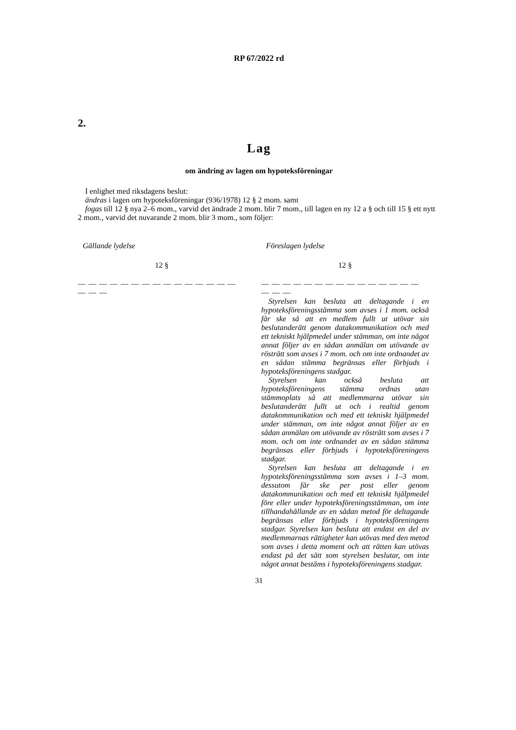RP 67/2022 rd
2.
Lag
om ändring av lagen om hypoteksföreningar
I enlighet med riksdagens beslut:
ändras i lagen om hypoteksföreningar (936/1978) 12 § 2 mom. samt
fogas till 12 § nya 2–6 mom., varvid det ändrade 2 mom. blir 7 mom., till lagen en ny 12 a § och till 15 § ett nytt 2 mom., varvid det nuvarande 2 mom. blir 3 mom., som följer:
Gällande lydelse
12 §
— — — — — — — — — — — — — — — — — —
Föreslagen lydelse
12 §
— — — — — — — — — — — — — — — — — —
Styrelsen kan besluta att deltagande i en hypoteksföreningsstämma som avses i 1 mom. också får ske så att en medlem fullt ut utövar sin beslutanderätt genom datakommunikation och med ett tekniskt hjälpmedel under stämman, om inte något annat följer av en sådan anmälan om utövande av rösträtt som avses i 7 mom. och om inte ordnandet av en sådan stämma begränsas eller förbjuds i hypoteksföreningens stadgar.
Styrelsen kan också besluta att hypoteksföreningens stämma ordnas utan stämmoplats så att medlemmarna utövar sin beslutanderätt fullt ut och i realtid genom datakommunikation och med ett tekniskt hjälpmedel under stämman, om inte något annat följer av en sådan anmälan om utövande av rösträtt som avses i 7 mom. och om inte ordnandet av en sådan stämma begränsas eller förbjuds i hypoteksföreningens stadgar.
Styrelsen kan besluta att deltagande i en hypoteksföreningsstämma som avses i 1–3 mom. dessutom får ske per post eller genom datakommunikation och med ett tekniskt hjälpmedel före eller under hypoteksföreningsstämman, om inte tillhandahållande av en sådan metod för deltagande begränsas eller förbjuds i hypoteksföreningens stadgar. Styrelsen kan besluta att endast en del av medlemmarnas rättigheter kan utövas med den metod som avses i detta moment och att rätten kan utövas endast på det sätt som styrelsen beslutar, om inte något annat bestäms i hypoteksföreningens stadgar.
31